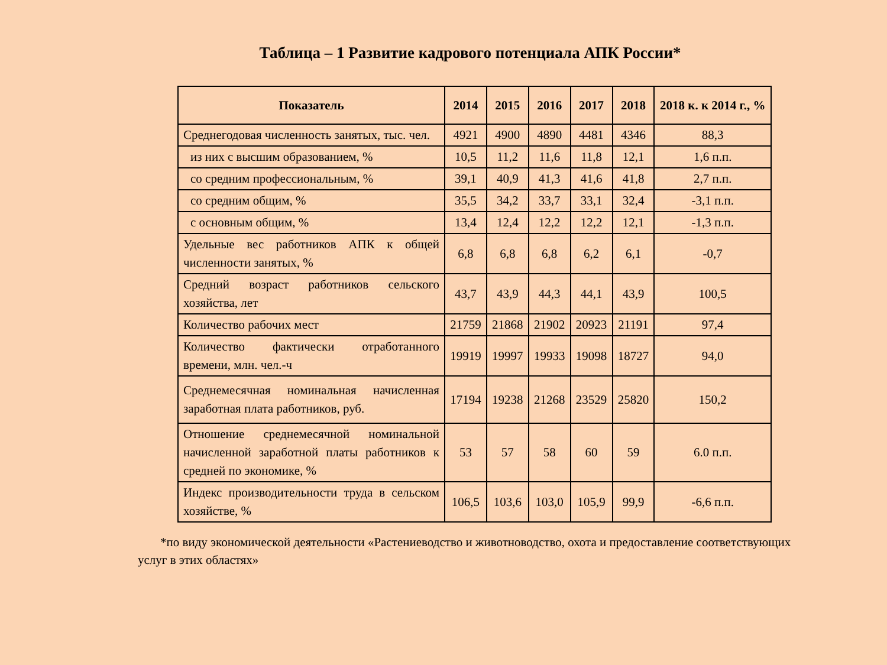Таблица – 1 Развитие кадрового потенциала АПК России*
| Показатель | 2014 | 2015 | 2016 | 2017 | 2018 | 2018 к. к 2014 г., % |
| --- | --- | --- | --- | --- | --- | --- |
| Среднегодовая численность занятых, тыс. чел. | 4921 | 4900 | 4890 | 4481 | 4346 | 88,3 |
| из них с высшим образованием, % | 10,5 | 11,2 | 11,6 | 11,8 | 12,1 | 1,6 п.п. |
| со средним профессиональным, % | 39,1 | 40,9 | 41,3 | 41,6 | 41,8 | 2,7 п.п. |
| со средним общим, % | 35,5 | 34,2 | 33,7 | 33,1 | 32,4 | -3,1 п.п. |
| с основным общим, % | 13,4 | 12,4 | 12,2 | 12,2 | 12,1 | -1,3 п.п. |
| Удельные вес работников АПК к общей численности занятых, % | 6,8 | 6,8 | 6,8 | 6,2 | 6,1 | -0,7 |
| Средний возраст работников сельского хозяйства, лет | 43,7 | 43,9 | 44,3 | 44,1 | 43,9 | 100,5 |
| Количество рабочих мест | 21759 | 21868 | 21902 | 20923 | 21191 | 97,4 |
| Количество фактически отработанного времени, млн. чел.-ч | 19919 | 19997 | 19933 | 19098 | 18727 | 94,0 |
| Среднемесячная номинальная начисленная заработная плата работников, руб. | 17194 | 19238 | 21268 | 23529 | 25820 | 150,2 |
| Отношение среднемесячной номинальной начисленной заработной платы работников к средней по экономике, % | 53 | 57 | 58 | 60 | 59 | 6.0 п.п. |
| Индекс производительности труда в сельском хозяйстве, % | 106,5 | 103,6 | 103,0 | 105,9 | 99,9 | -6,6 п.п. |
*по виду экономической деятельности «Растениеводство и животноводство, охота и предоставление соответствующих услуг в этих областях»